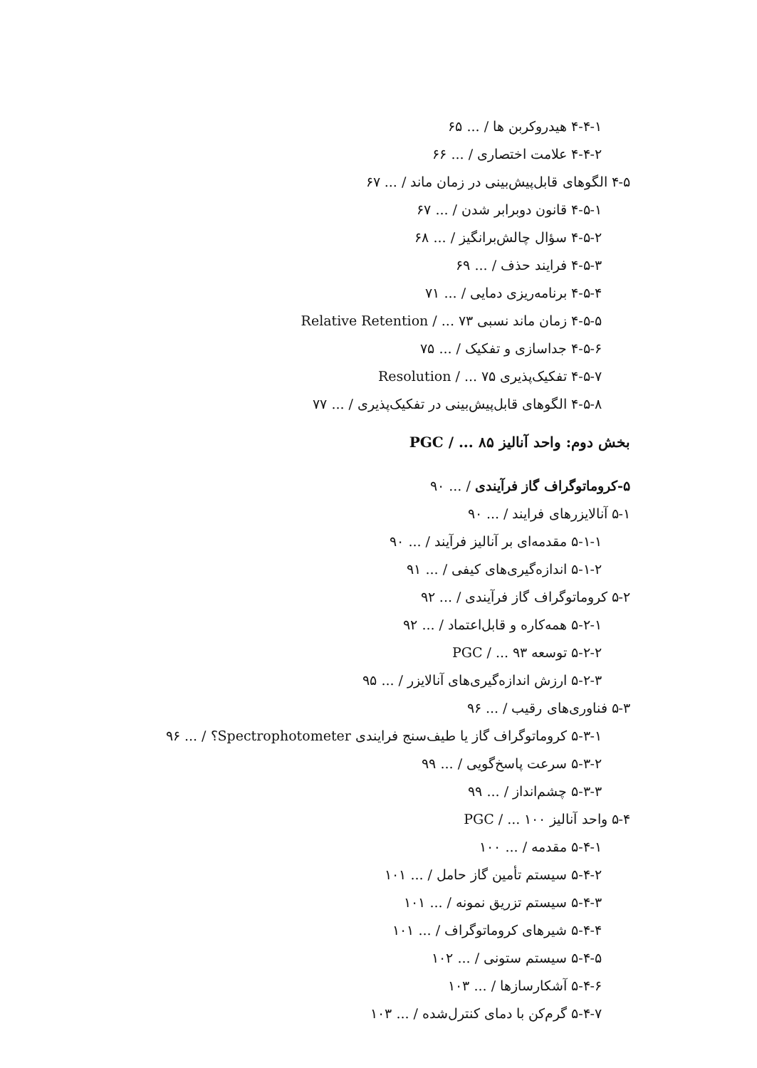۴-۴-۱ هیدروکربن ها / ... ۶۵
۴-۴-۲ علامت اختصاری / ... ۶۶
۴-۵ الگوهای قابل‌پیش‌بینی در زمان ماند / ... ۶۷
۴-۵-۱ قانون دوبرابر شدن / ... ۶۷
۴-۵-۲ سؤال چالش‌برانگیز / ... ۶۸
۴-۵-۳ فرایند حذف / ... ۶۹
۴-۵-۴ برنامه‌ریزی دمایی / ... ۷۱
۴-۵-۵ زمان ماند نسبی Relative Retention / ... ۷۳
۴-۵-۶ جداسازی و تفکیک / ... ۷۵
۴-۵-۷ تفکیک‌پذیری Resolution / ... ۷۵
۴-۵-۸ الگوهای قابل‌پیش‌بینی در تفکیک‌پذیری / ... ۷۷
بخش دوم: واحد آنالیز PGC / ... ۸۵
۵-کروماتوگراف گاز فرآیندی / ... ۹۰
۵-۱ آنالایزرهای فرایند / ... ۹۰
۵-۱-۱ مقدمه‌ای بر آنالیز فرآیند / ... ۹۰
۵-۱-۲ اندازه‌گیری‌های کیفی / ... ۹۱
۵-۲ کروماتوگراف گاز فرآیندی / ... ۹۲
۵-۲-۱ همه‌کاره و قابل‌اعتماد / ... ۹۲
۵-۲-۲ توسعه PGC / ... ۹۳
۵-۲-۳ ارزش اندازه‌گیری‌های آنالایزر / ... ۹۵
۵-۳ فناوری‌های رقیب / ... ۹۶
۵-۳-۱ کروماتوگراف گاز یا طیف‌سنج فرایندی Spectrophotometer؟ / ... ۹۶
۵-۳-۲ سرعت پاسخ‌گویی / ... ۹۹
۵-۳-۳ چشم‌انداز / ... ۹۹
۵-۴ واحد آنالیز PGC / ... ۱۰۰
۵-۴-۱ مقدمه / ... ۱۰۰
۵-۴-۲ سیستم تأمین گاز حامل / ... ۱۰۱
۵-۴-۳ سیستم تزریق نمونه / ... ۱۰۱
۵-۴-۴ شیرهای کروماتوگراف / ... ۱۰۱
۵-۴-۵ سیستم ستونی / ... ۱۰۲
۵-۴-۶ آشکارسازها / ... ۱۰۳
۵-۴-۷ گرم‌کن با دمای کنترل‌شده / ... ۱۰۳